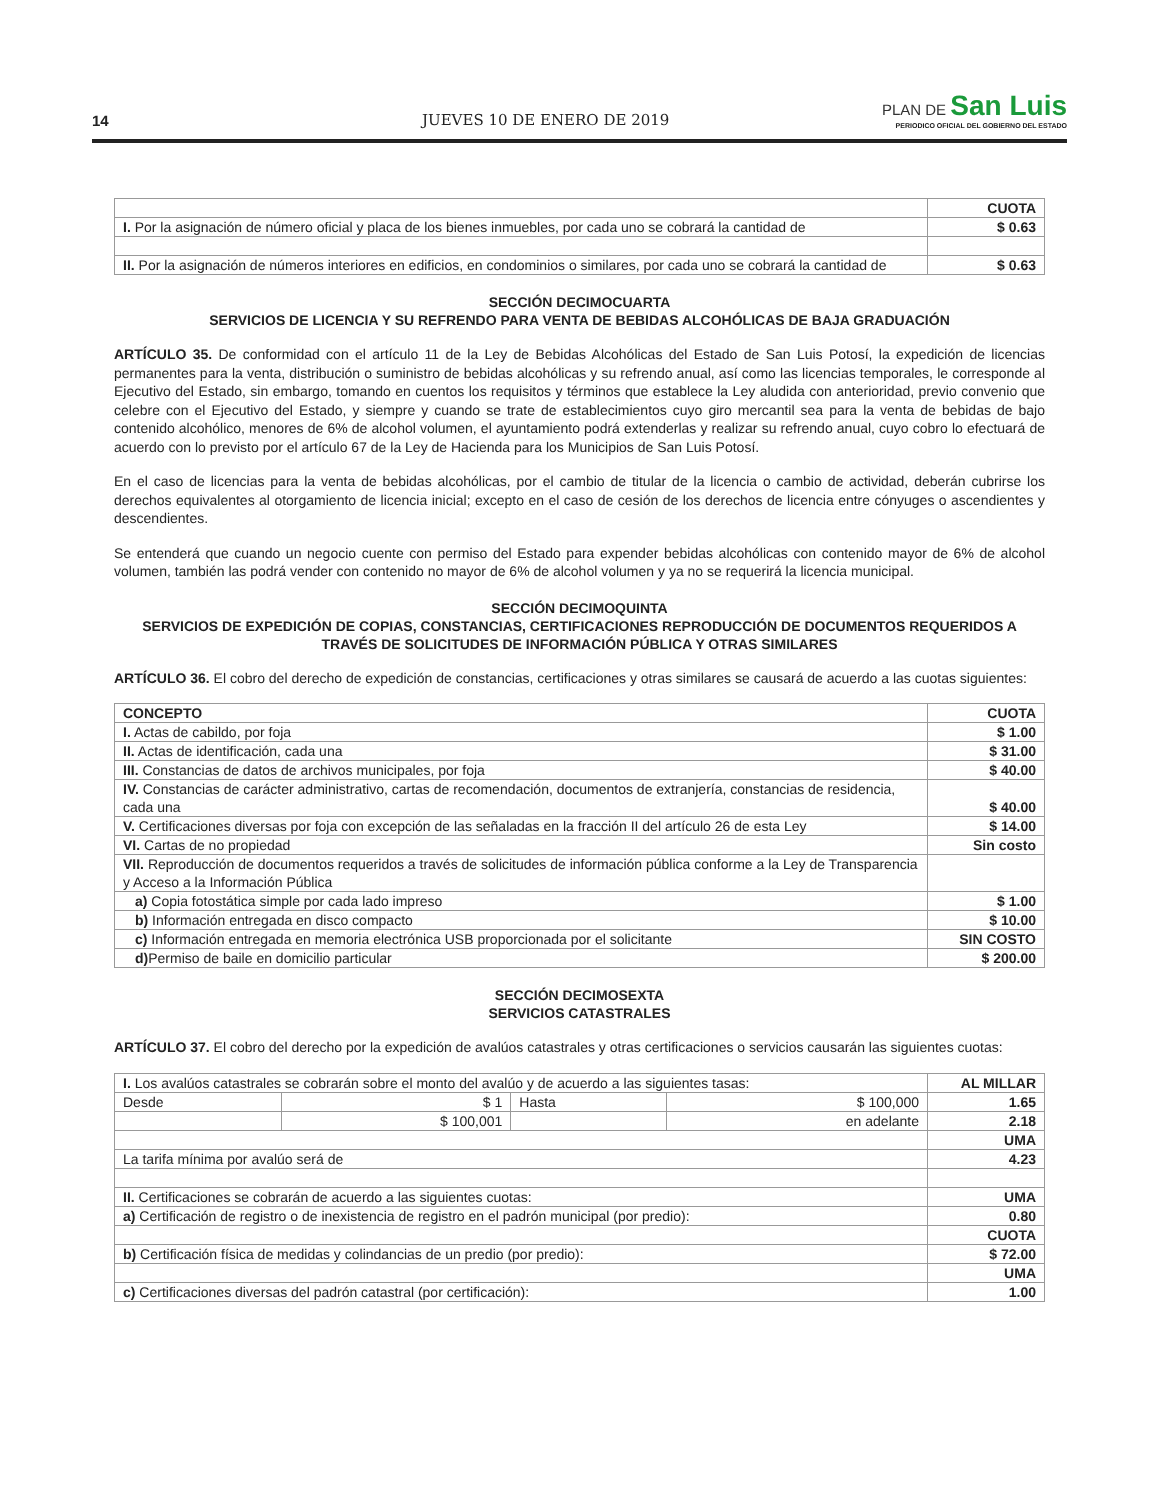14
JUEVES 10 DE ENERO DE 2019
PLAN DE San Luis
PERIODICO OFICIAL DEL GOBIERNO DEL ESTADO
| | CUOTA |
| I. Por la asignación de número oficial y placa de los bienes inmuebles, por cada uno se cobrará la cantidad de | $ 0.63 |
| II. Por la asignación de números interiores en edificios, en condominios o similares, por cada uno se cobrará la cantidad de | $ 0.63 |
SECCIÓN DECIMOCUARTA
SERVICIOS DE LICENCIA Y SU REFRENDO PARA VENTA DE BEBIDAS ALCOHÓLICAS DE BAJA GRADUACIÓN
ARTÍCULO 35. De conformidad con el artículo 11 de la Ley de Bebidas Alcohólicas del Estado de San Luis Potosí, la expedición de licencias permanentes para la venta, distribución o suministro de bebidas alcohólicas y su refrendo anual, así como las licencias temporales, le corresponde al Ejecutivo del Estado, sin embargo, tomando en cuentos los requisitos y términos que establece la Ley aludida con anterioridad, previo convenio que celebre con el Ejecutivo del Estado, y siempre y cuando se trate de establecimientos cuyo giro mercantil sea para la venta de bebidas de bajo contenido alcohólico, menores de 6% de alcohol volumen, el ayuntamiento podrá extenderlas y realizar su refrendo anual, cuyo cobro lo efectuará de acuerdo con lo previsto por el artículo 67 de la Ley de Hacienda para los Municipios de San Luis Potosí.
En el caso de licencias para la venta de bebidas alcohólicas, por el cambio de titular de la licencia o cambio de actividad, deberán cubrirse los derechos equivalentes al otorgamiento de licencia inicial; excepto en el caso de cesión de los derechos de licencia entre cónyuges o ascendientes y descendientes.
Se entenderá que cuando un negocio cuente con permiso del Estado para expender bebidas alcohólicas con contenido mayor de 6% de alcohol volumen, también las podrá vender con contenido no mayor de 6% de alcohol volumen y ya no se requerirá la licencia municipal.
SECCIÓN DECIMOQUINTA
SERVICIOS DE EXPEDICIÓN DE COPIAS, CONSTANCIAS, CERTIFICACIONES REPRODUCCIÓN DE DOCUMENTOS REQUERIDOS A TRAVÉS DE SOLICITUDES DE INFORMACIÓN PÚBLICA Y OTRAS SIMILARES
ARTÍCULO 36. El cobro del derecho de expedición de constancias, certificaciones y otras similares se causará de acuerdo a las cuotas siguientes:
| CONCEPTO | CUOTA |
| --- | --- |
| I. Actas de cabildo, por foja | $ 1.00 |
| II. Actas de identificación, cada una | $ 31.00 |
| III. Constancias de datos de archivos municipales, por foja | $ 40.00 |
| IV. Constancias de carácter administrativo, cartas de recomendación, documentos de extranjería, constancias de residencia, cada una | $ 40.00 |
| V. Certificaciones diversas por foja con excepción de las señaladas en la fracción II del artículo 26 de esta Ley | $ 14.00 |
| VI. Cartas de no propiedad | Sin costo |
| VII. Reproducción de documentos requeridos a través de solicitudes de información pública conforme a la Ley de Transparencia y Acceso a la Información Pública | |
| a) Copia fotostática simple por cada lado impreso | $ 1.00 |
| b) Información entregada en disco compacto | $ 10.00 |
| c) Información entregada en memoria electrónica USB proporcionada por el solicitante | SIN COSTO |
| d) Permiso de baile en domicilio particular | $ 200.00 |
SECCIÓN DECIMOSEXTA
SERVICIOS CATASTRALES
ARTÍCULO 37. El cobro del derecho por la expedición de avalúos catastrales y otras certificaciones o servicios causarán las siguientes cuotas:
| I. Los avalúos catastrales se cobrarán sobre el monto del avalúo y de acuerdo a las siguientes tasas: | | | | AL MILLAR |
| Desde | $ 1 | Hasta | $ 100,000 | 1.65 |
| | $ 100,001 | | en adelante | 2.18 |
| | | | | UMA |
| La tarifa mínima por avalúo será de | | | | 4.23 |
| II. Certificaciones se cobrarán de acuerdo a las siguientes cuotas: | | | | UMA |
| a) Certificación de registro o de inexistencia de registro en el padrón municipal (por predio): | | | | 0.80 |
| | | | | CUOTA |
| b) Certificación física de medidas y colindancias de un predio (por predio): | | | | $ 72.00 |
| | | | | UMA |
| c) Certificaciones diversas del padrón catastral (por certificación): | | | | 1.00 |